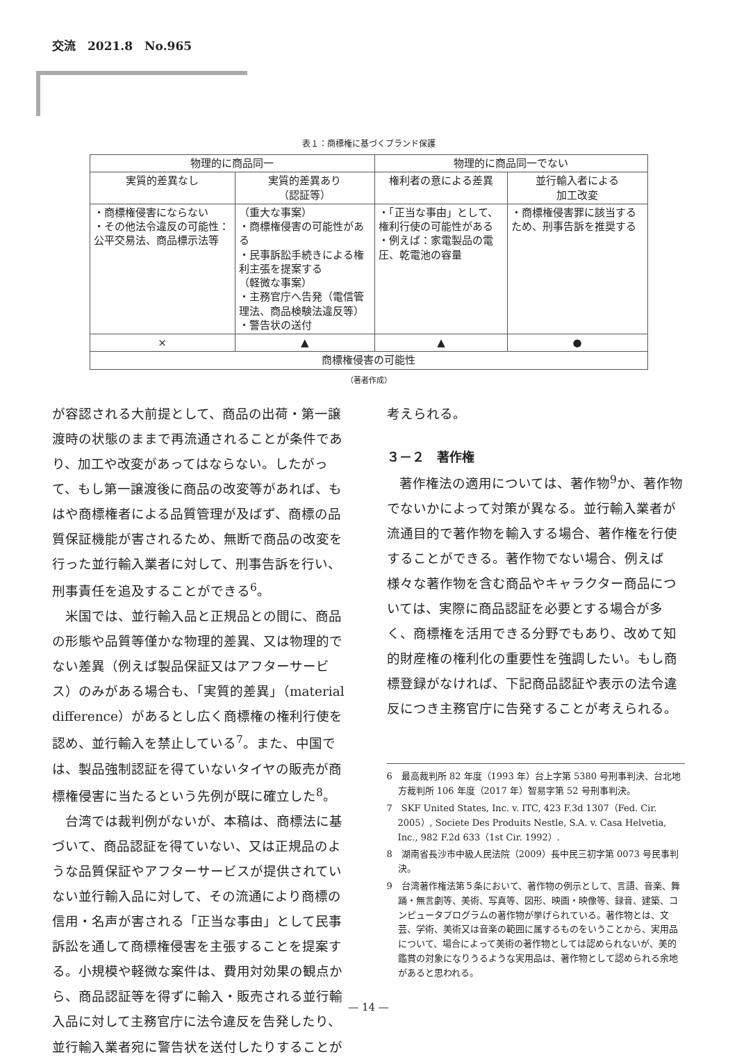交流　2021.8　No.965
表１：商標権に基づくブランド保護
| 物理的に商品同一 | | 物理的に商品同一でない | |
| --- | --- | --- | --- |
| 実質的差異なし | 実質的差異あり （認証等） | 権利者の意による差異 | 並行輸入者による 加工改変 |
| ・商標権侵害にならない ・その他法令違反の可能性：公平交易法、商品標示法等 | （重大な事案） ・商標権侵害の可能性がある ・民事訴訟手続きによる権利主張を提案する （軽微な事案） ・主務官庁へ告発（電信管理法、商品検験法違反等） ・警告状の送付 | ・「正当な事由」として、権利行使の可能性がある ・例えば：家電製品の電圧、乾電池の容量 | ・商標権侵害罪に該当するため、刑事告訴を推奨する |
| × | ▲ | ▲ | ● |
| 商標権侵害の可能性 | | | |
（著者作成）
が容認される大前提として、商品の出荷・第一譲渡時の状態のままで再流通されることが条件であり、加工や改変があってはならない。したがって、もし第一譲渡後に商品の改変等があれば、もはや商標権者による品質管理が及ばず、商標の品質保証機能が害されるため、無断で商品の改変を行った並行輸入業者に対して、刑事告訴を行い、刑事責任を追及することができる<sup>6</sup>。
米国では、並行輸入品と正規品との間に、商品の形態や品質等僅かな物理的差異、又は物理的でない差異（例えば製品保証又はアフターサービス）のみがある場合も、「実質的差異」（material difference）があるとし広く商標権の権利行使を認め、並行輸入を禁止している<sup>7</sup>。また、中国では、製品強制認証を得ていないタイヤの販売が商標権侵害に当たるという先例が既に確立した<sup>8</sup>。
台湾では裁判例がないが、本稿は、商標法に基づいて、商品認証を得ていない、又は正規品のような品質保証やアフターサービスが提供されていない並行輸入品に対して、その流通により商標の信用・名声が害される「正当な事由」として民事訴訟を通して商標権侵害を主張することを提案する。小規模や軽微な案件は、費用対効果の観点から、商品認証等を得ずに輸入・販売される並行輸入品に対して主務官庁に法令違反を告発したり、並行輸入業者宛に警告状を送付したりすることが
考えられる。
３－２　著作権
著作権法の適用については、著作物<sup>9</sup>か、著作物でないかによって対策が異なる。並行輸入業者が流通目的で著作物を輸入する場合、著作権を行使することができる。著作物でない場合、例えば様々な著作物を含む商品やキャラクター商品については、実際に商品認証を必要とする場合が多く、商標権を活用できる分野でもあり、改めて知的財産権の権利化の重要性を強調したい。もし商標登録がなければ、下記商品認証や表示の法令違反につき主務官庁に告発することが考えられる。
6　最高裁判所 82 年度（1993 年）台上字第 5380 号刑事判決、台北地方裁判所 106 年度（2017 年）智易字第 52 号刑事判決。
7　SKF United States, Inc. v. ITC, 423 F.3d 1307（Fed. Cir. 2005）, Societe Des Produits Nestle, S.A. v. Casa Helvetia, Inc., 982 F.2d 633（1st Cir. 1992）.
8　湖南省長沙市中級人民法院（2009）長中民三初字第 0073 号民事判決。
9　台湾著作権法第５条において、著作物の例示として、言語、音楽、舞踊・無言劇等、美術、写真等、図形、映画・映像等、録音、建築、コンピュータプログラムの著作物が挙げられている。著作物とは、文芸、学術、美術又は音楽の範囲に属するものをいうことから、実用品について、場合によって美術の著作物としては認められないが、美的鑑賞の対象になりうるような実用品は、著作物として認められる余地があると思われる。
— 14 —